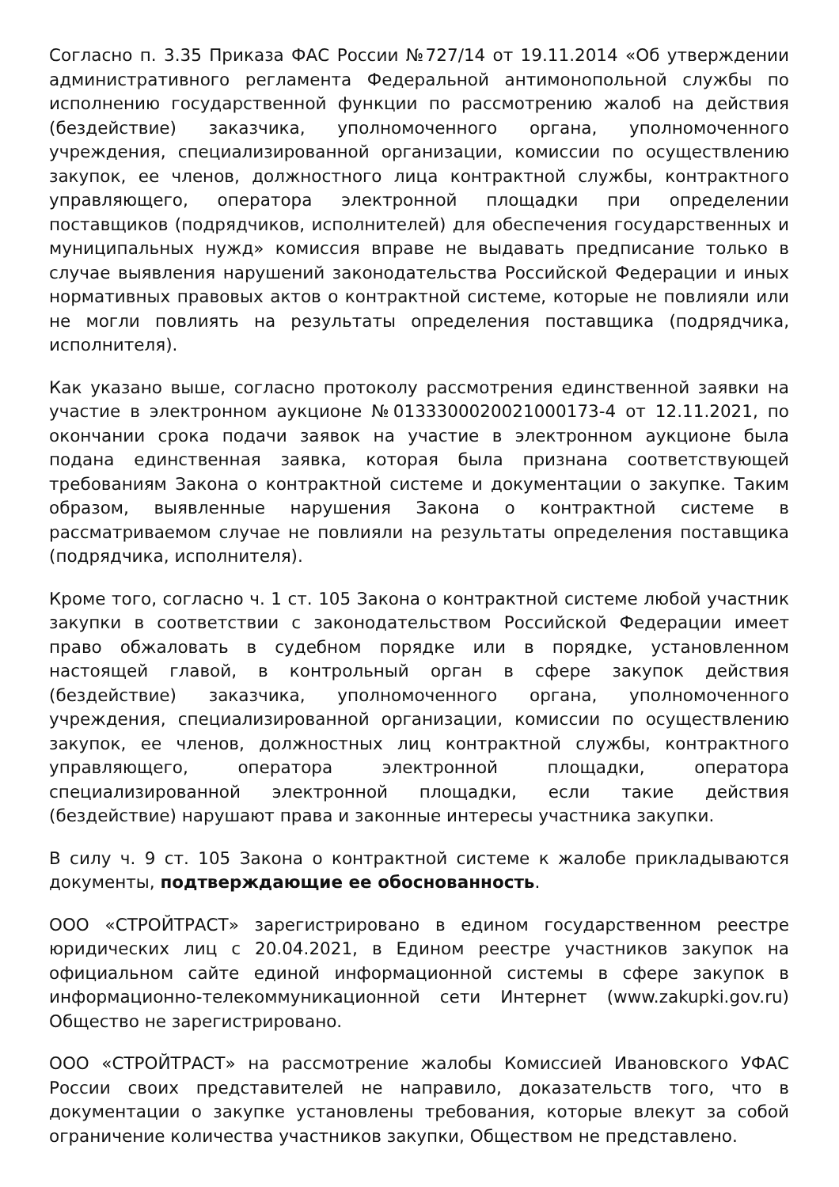Согласно п. 3.35 Приказа ФАС России №727/14 от 19.11.2014 «Об утверждении административного регламента Федеральной антимонопольной службы по исполнению государственной функции по рассмотрению жалоб на действия (бездействие) заказчика, уполномоченного органа, уполномоченного учреждения, специализированной организации, комиссии по осуществлению закупок, ее членов, должностного лица контрактной службы, контрактного управляющего, оператора электронной площадки при определении поставщиков (подрядчиков, исполнителей) для обеспечения государственных и муниципальных нужд» комиссия вправе не выдавать предписание только в случае выявления нарушений законодательства Российской Федерации и иных нормативных правовых актов о контрактной системе, которые не повлияли или не могли повлиять на результаты определения поставщика (подрядчика, исполнителя).
Как указано выше, согласно протоколу рассмотрения единственной заявки на участие в электронном аукционе №0133300020021000173-4 от 12.11.2021, по окончании срока подачи заявок на участие в электронном аукционе была подана единственная заявка, которая была признана соответствующей требованиям Закона о контрактной системе и документации о закупке. Таким образом, выявленные нарушения Закона о контрактной системе в рассматриваемом случае не повлияли на результаты определения поставщика (подрядчика, исполнителя).
Кроме того, согласно ч. 1 ст. 105 Закона о контрактной системе любой участник закупки в соответствии с законодательством Российской Федерации имеет право обжаловать в судебном порядке или в порядке, установленном настоящей главой, в контрольный орган в сфере закупок действия (бездействие) заказчика, уполномоченного органа, уполномоченного учреждения, специализированной организации, комиссии по осуществлению закупок, ее членов, должностных лиц контрактной службы, контрактного управляющего, оператора электронной площадки, оператора специализированной электронной площадки, если такие действия (бездействие) нарушают права и законные интересы участника закупки.
В силу ч. 9 ст. 105 Закона о контрактной системе к жалобе прикладываются документы, подтверждающие ее обоснованность.
ООО «СТРОЙТРАСТ» зарегистрировано в едином государственном реестре юридических лиц с 20.04.2021, в Едином реестре участников закупок на официальном сайте единой информационной системы в сфере закупок в информационно-телекоммуникационной сети Интернет (www.zakupki.gov.ru) Общество не зарегистрировано.
ООО «СТРОЙТРАСТ» на рассмотрение жалобы Комиссией Ивановского УФАС России своих представителей не направило, доказательств того, что в документации о закупке установлены требования, которые влекут за собой ограничение количества участников закупки, Обществом не представлено.